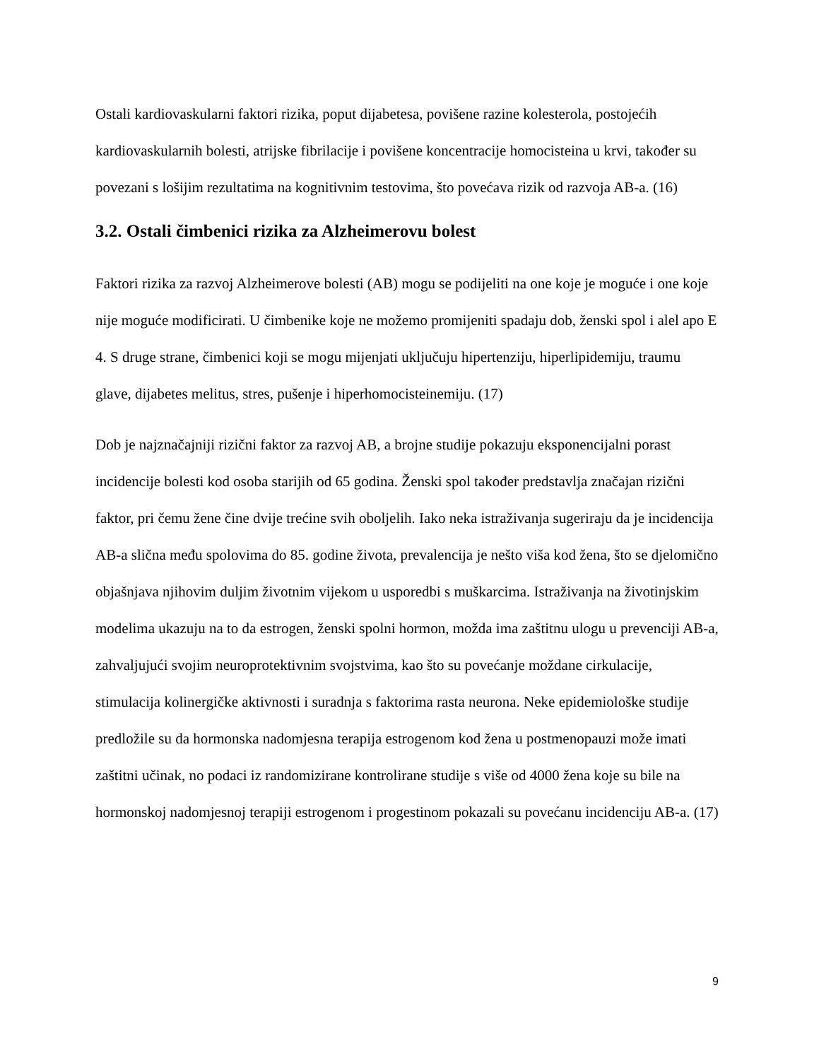Ostali kardiovaskularni faktori rizika, poput dijabetesa, povišene razine kolesterola, postojećih kardiovaskularnih bolesti, atrijske fibrilacije i povišene koncentracije homocisteina u krvi, također su povezani s lošijim rezultatima na kognitivnim testovima, što povećava rizik od razvoja AB-a. (16)
3.2. Ostali čimbenici rizika za Alzheimerovu bolest
Faktori rizika za razvoj Alzheimerove bolesti (AB) mogu se podijeliti na one koje je moguće i one koje nije moguće modificirati. U čimbenike koje ne možemo promijeniti spadaju dob, ženski spol i alel apo E 4. S druge strane, čimbenici koji se mogu mijenjati uključuju hipertenziju, hiperlipidemiju, traumu glave, dijabetes melitus, stres, pušenje i hiperhomocisteinemiju. (17)
Dob je najznačajniji rizični faktor za razvoj AB, a brojne studije pokazuju eksponencijalni porast incidencije bolesti kod osoba starijih od 65 godina. Ženski spol također predstavlja značajan rizični faktor, pri čemu žene čine dvije trećine svih oboljelih. Iako neka istraživanja sugeriraju da je incidencija AB-a slična među spolovima do 85. godine života, prevalencija je nešto viša kod žena, što se djelomično objašnjava njihovim duljim životnim vijekom u usporedbi s muškarcima. Istraživanja na životinjskim modelima ukazuju na to da estrogen, ženski spolni hormon, možda ima zaštitnu ulogu u prevenciji AB-a, zahvaljujući svojim neuroprotektivnim svojstvima, kao što su povećanje moždane cirkulacije, stimulacija kolinergičke aktivnosti i suradnja s faktorima rasta neurona. Neke epidemiološke studije predložile su da hormonska nadomjesna terapija estrogenom kod žena u postmenopauzi može imati zaštitni učinak, no podaci iz randomizirane kontrolirane studije s više od 4000 žena koje su bile na hormonskoj nadomjesnoj terapiji estrogenom i progestinom pokazali su povećanu incidenciju AB-a. (17)
9